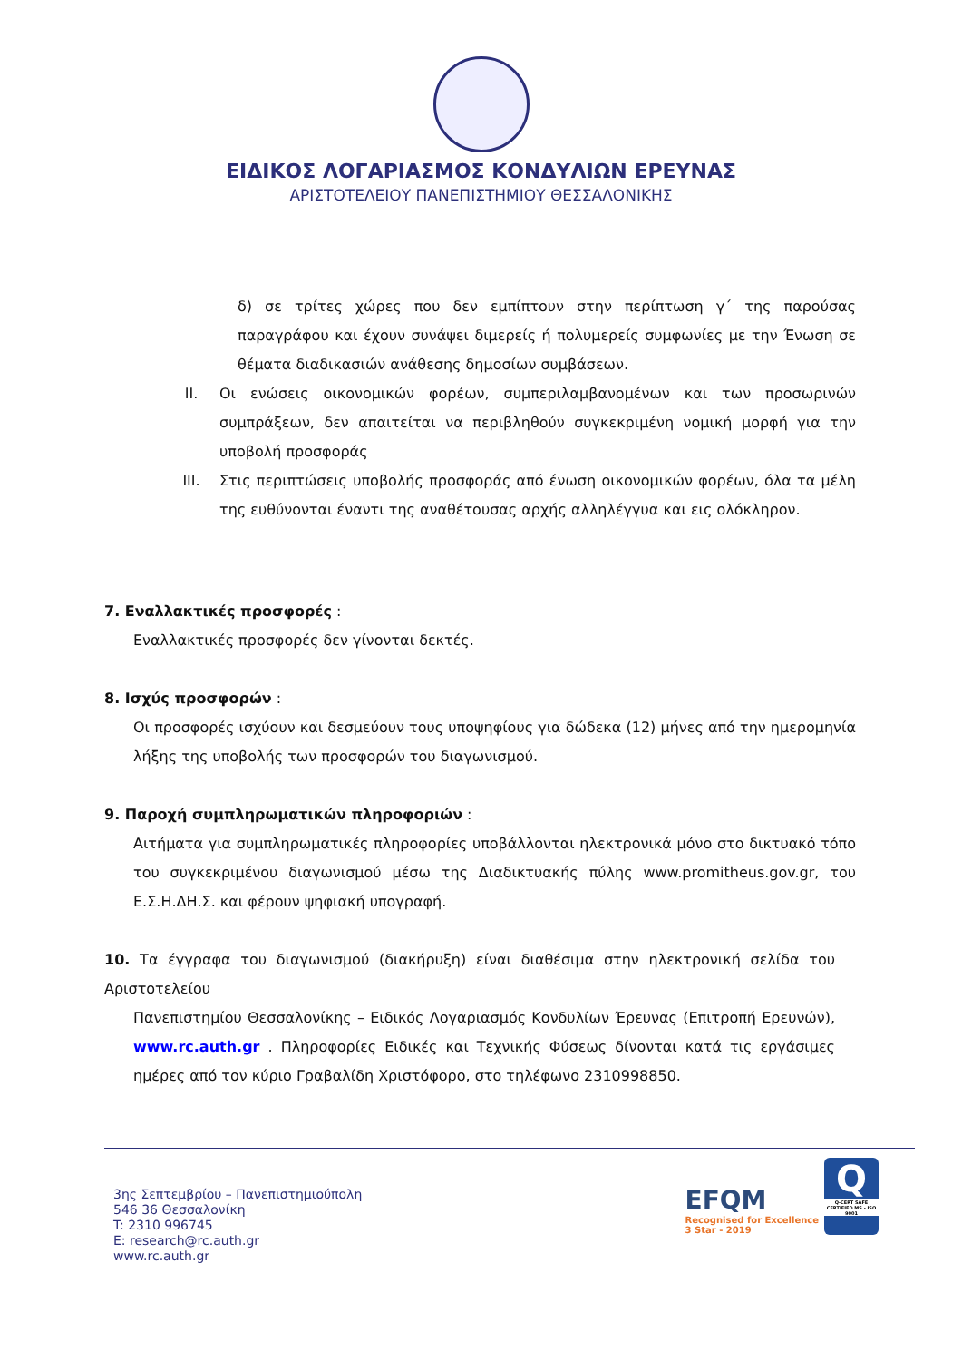ΕΙΔΙΚΟΣ ΛΟΓΑΡΙΑΣΜΟΣ ΚΟΝΔΥΛΙΩΝ ΕΡΕΥΝΑΣ
ΑΡΙΣΤΟΤΕΛΕΙΟΥ ΠΑΝΕΠΙΣΤΗΜΙΟΥ ΘΕΣΣΑΛΟΝΙΚΗΣ
δ) σε τρίτες χώρες που δεν εμπίπτουν στην περίπτωση γ΄ της παρούσας παραγράφου και έχουν συνάψει διμερείς ή πολυμερείς συμφωνίες με την Ένωση σε θέματα διαδικασιών ανάθεσης δημοσίων συμβάσεων.
II. Οι ενώσεις οικονομικών φορέων, συμπεριλαμβανομένων και των προσωρινών συμπράξεων, δεν απαιτείται να περιβληθούν συγκεκριμένη νομική μορφή για την υποβολή προσφοράς
III. Στις περιπτώσεις υποβολής προσφοράς από ένωση οικονομικών φορέων, όλα τα μέλη της ευθύνονται έναντι της αναθέτουσας αρχής αλληλέγγυα και εις ολόκληρον.
7. Εναλλακτικές προσφορές :
Εναλλακτικές προσφορές δεν γίνονται δεκτές.
8. Ισχύς προσφορών :
Οι προσφορές ισχύουν και δεσμεύουν τους υποψηφίους για δώδεκα (12) μήνες από την ημερομηνία λήξης της υποβολής των προσφορών του διαγωνισμού.
9. Παροχή συμπληρωματικών πληροφοριών :
Αιτήματα για συμπληρωματικές πληροφορίες υποβάλλονται ηλεκτρονικά μόνο στο δικτυακό τόπο του συγκεκριμένου διαγωνισμού μέσω της Διαδικτυακής πύλης www.promitheus.gov.gr, του Ε.Σ.Η.ΔΗ.Σ. και φέρουν ψηφιακή υπογραφή.
10. Τα έγγραφα του διαγωνισμού (διακήρυξη) είναι διαθέσιμα στην ηλεκτρονική σελίδα του Αριστοτελείου
Πανεπιστημίου Θεσσαλονίκης – Ειδικός Λογαριασμός Κονδυλίων Έρευνας (Επιτροπή Ερευνών), www.rc.auth.gr . Πληροφορίες Ειδικές και Τεχνικής Φύσεως δίνονται κατά τις εργάσιμες ημέρες από τον κύριο Γραβαλίδη Χριστόφορο, στο τηλέφωνο 2310998850.
3ης Σεπτεμβρίου – Πανεπιστημιούπολη
546 36 Θεσσαλονίκη
T: 2310 996745
E: research@rc.auth.gr
www.rc.auth.gr
EFQM
Recognised for Excellence
3 Star - 2019
Q
Q-CERT SAFE CERTIFIED MS - ISO 9001